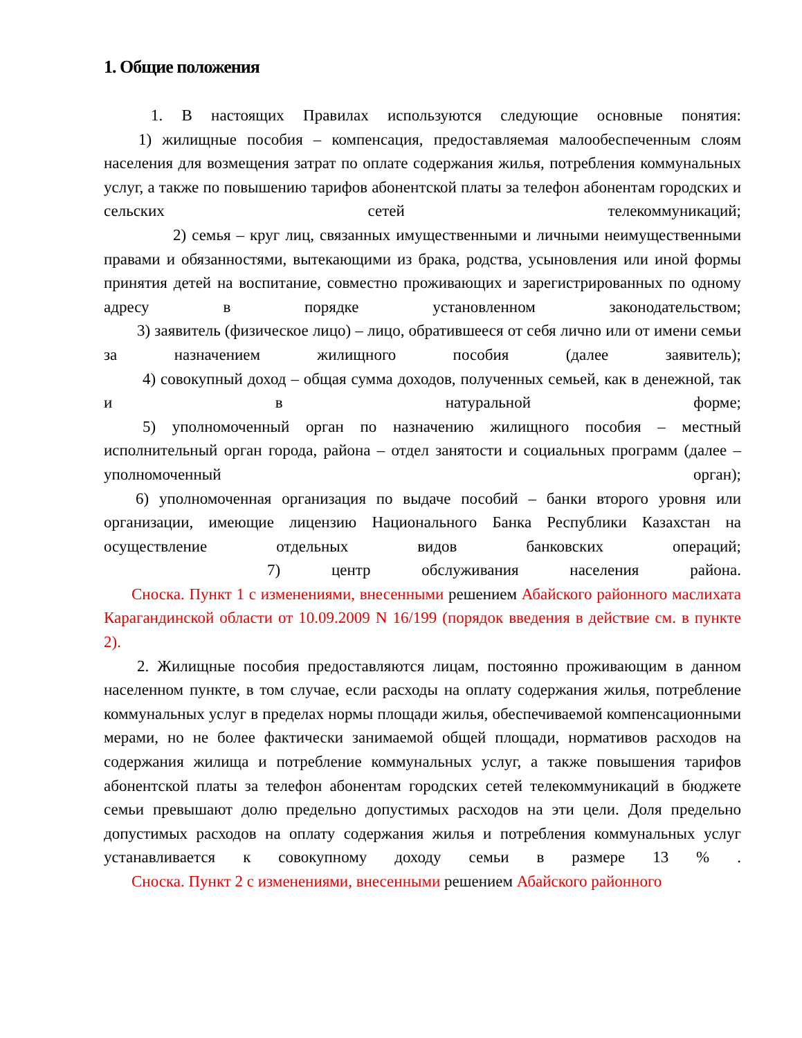1. Общие положения
1. В настоящих Правилах используются следующие основные понятия:
1) жилищные пособия – компенсация, предоставляемая малообеспеченным слоям населения для возмещения затрат по оплате содержания жилья, потребления коммунальных услуг, а также по повышению тарифов абонентской платы за телефон абонентам городских и сельских сетей телекоммуникаций;
2) семья – круг лиц, связанных имущественными и личными неимущественными правами и обязанностями, вытекающими из брака, родства, усыновления или иной формы принятия детей на воспитание, совместно проживающих и зарегистрированных по одному адресу в порядке установленном законодательством;
3) заявитель (физическое лицо) – лицо, обратившееся от себя лично или от имени семьи за назначением жилищного пособия (далее заявитель);
4) совокупный доход – общая сумма доходов, полученных семьей, как в денежной, так и в натуральной форме;
5) уполномоченный орган по назначению жилищного пособия – местный исполнительный орган города, района – отдел занятости и социальных программ (далее – уполномоченный орган);
6) уполномоченная организация по выдаче пособий – банки второго уровня или организации, имеющие лицензию Национального Банка Республики Казахстан на осуществление отдельных видов банковских операций;
7) центр обслуживания населения района.
Сноска. Пункт 1 с изменениями, внесенными решением Абайского районного маслихата Карагандинской области от 10.09.2009 N 16/199 (порядок введения в действие см. в пункте 2).
2. Жилищные пособия предоставляются лицам, постоянно проживающим в данном населенном пункте, в том случае, если расходы на оплату содержания жилья, потребление коммунальных услуг в пределах нормы площади жилья, обеспечиваемой компенсационными мерами, но не более фактически занимаемой общей площади, нормативов расходов на содержания жилища и потребление коммунальных услуг, а также повышения тарифов абонентской платы за телефон абонентам городских сетей телекоммуникаций в бюджете семьи превышают долю предельно допустимых расходов на эти цели. Доля предельно допустимых расходов на оплату содержания жилья и потребления коммунальных услуг устанавливается к совокупному доходу семьи в размере 13 % .
Сноска. Пункт 2 с изменениями, внесенными решением Абайского районного